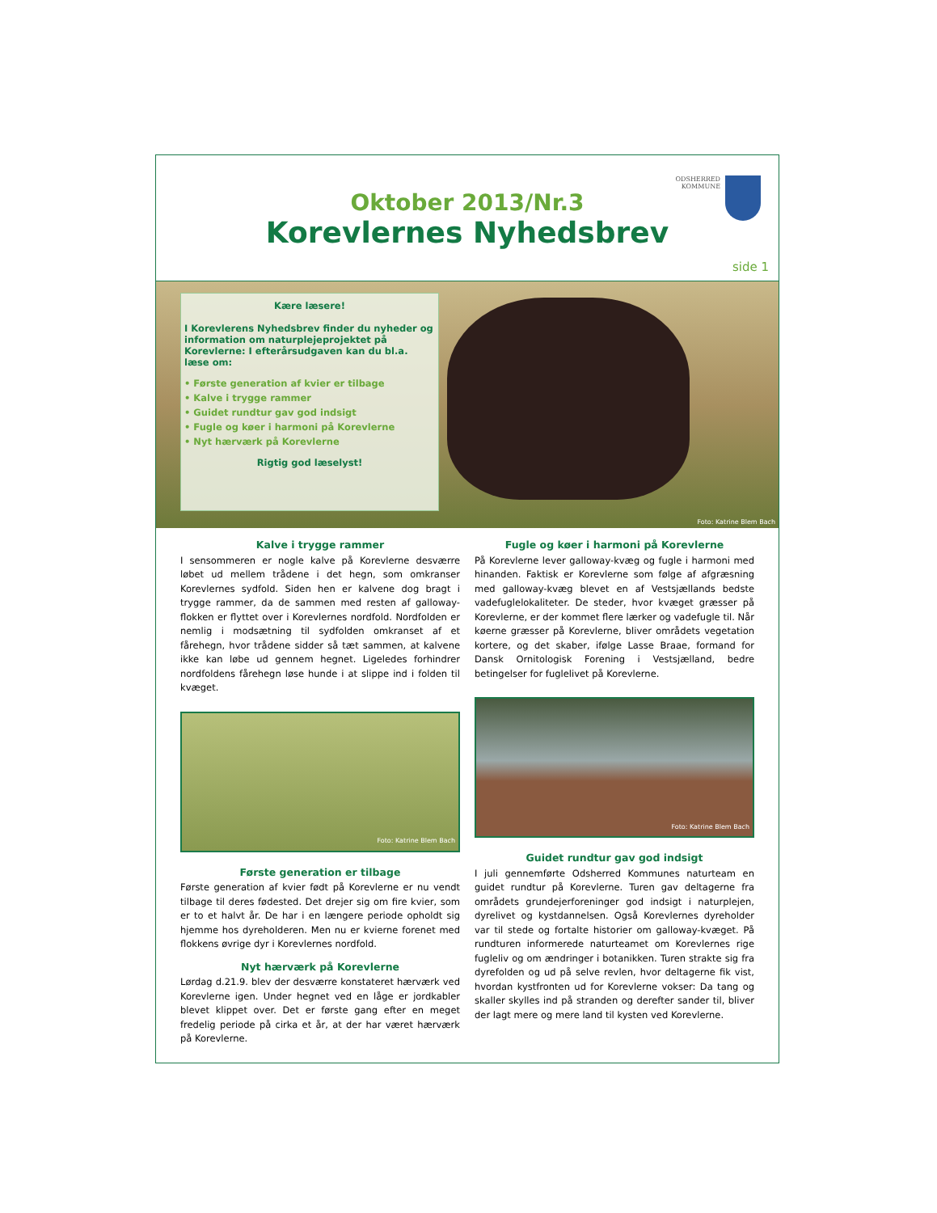ODSHERRED
KOMMUNE
Oktober 2013/Nr.3
Korevlernes Nyhedsbrev
side 1
Kære læsere!
I Korevlerens Nyhedsbrev finder du nyheder og information om naturplejeprojektet på Korevlerne: I efterårsudgaven kan du bl.a. læse om:
• Første generation af kvier er tilbage
• Kalve i trygge rammer
• Guidet rundtur gav god indsigt
• Fugle og køer i harmoni på Korevlerne
• Nyt hærværk på Korevlerne
Rigtig god læselyst!
Foto: Katrine Blem Bach
Kalve i trygge rammer
I sensommeren er nogle kalve på Korevlerne desværre løbet ud mellem trådene i det hegn, som omkranser Korevlernes sydfold. Siden hen er kalvene dog bragt i trygge rammer, da de sammen med resten af galloway-flokken er flyttet over i Korevlernes nordfold. Nordfolden er nemlig i modsætning til sydfolden omkranset af et fårehegn, hvor trådene sidder så tæt sammen, at kalvene ikke kan løbe ud gennem hegnet. Ligeledes forhindrer nordfoldens fårehegn løse hunde i at slippe ind i folden til kvæget.
Foto: Katrine Blem Bach
Første generation er tilbage
Første generation af kvier født på Korevlerne er nu vendt tilbage til deres fødested. Det drejer sig om fire kvier, som er to et halvt år. De har i en længere periode opholdt sig hjemme hos dyreholderen. Men nu er kvierne forenet med flokkens øvrige dyr i Korevlernes nordfold.
Nyt hærværk på Korevlerne
Lørdag d.21.9. blev der desværre konstateret hærværk ved Korevlerne igen. Under hegnet ved en låge er jordkabler blevet klippet over. Det er første gang efter en meget fredelig periode på cirka et år, at der har været hærværk på Korevlerne.
Fugle og køer i harmoni på Korevlerne
På Korevlerne lever galloway-kvæg og fugle i harmoni med hinanden. Faktisk er Korevlerne som følge af afgræsning med galloway-kvæg blevet en af Vestsjællands bedste vadefuglelokaliteter. De steder, hvor kvæget græsser på Korevlerne, er der kommet flere lærker og vadefugle til. Når køerne græsser på Korevlerne, bliver områdets vegetation kortere, og det skaber, ifølge Lasse Braae, formand for Dansk Ornitologisk Forening i Vestsjælland, bedre betingelser for fuglelivet på Korevlerne.
Foto: Katrine Blem Bach
Guidet rundtur gav god indsigt
I juli gennemførte Odsherred Kommunes naturteam en guidet rundtur på Korevlerne. Turen gav deltagerne fra områdets grundejerforeninger god indsigt i naturplejen, dyrelivet og kystdannelsen. Også Korevlernes dyreholder var til stede og fortalte historier om galloway-kvæget. På rundturen informerede naturteamet om Korevlernes rige fugleliv og om ændringer i botanikken. Turen strakte sig fra dyrefolden og ud på selve revlen, hvor deltagerne fik vist, hvordan kystfronten ud for Korevlerne vokser: Da tang og skaller skylles ind på stranden og derefter sander til, bliver der lagt mere og mere land til kysten ved Korevlerne.